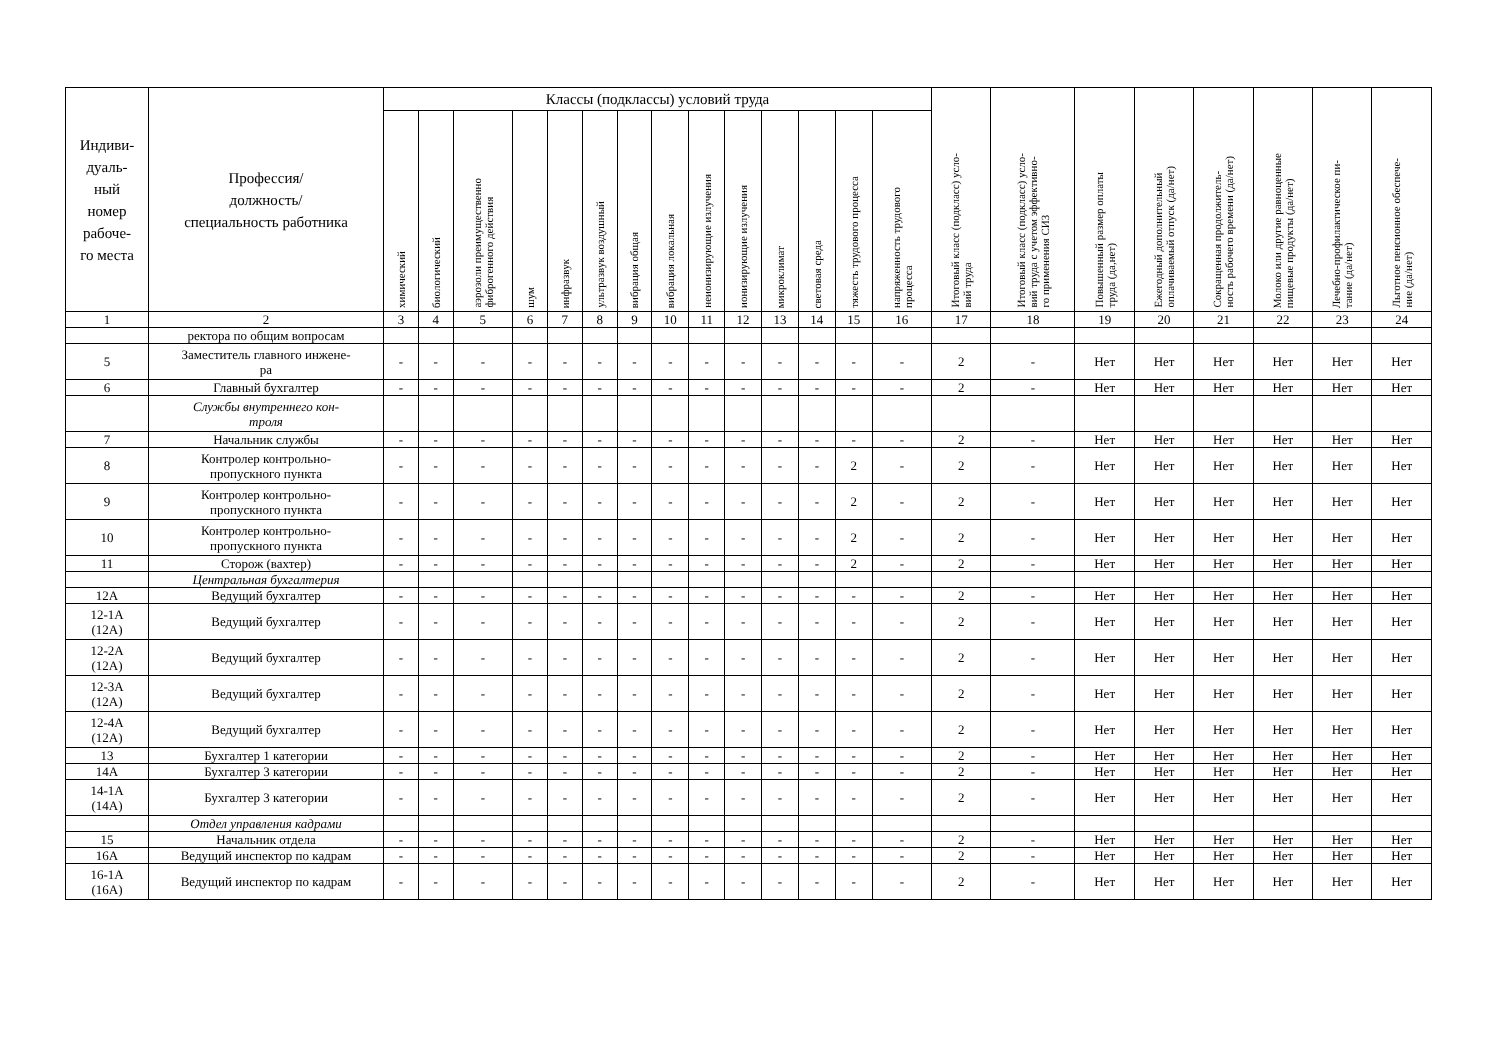| Индиви- дуаль- ный номер рабоче- го места | Профессия/ должность/ специальность работника | Классы (подклассы) условий труда | | | | | | | | | | | | | | Итоговый класс (подкласс) усло- вий труда | Итоговый класс (подкласс) усло- вий труда с учетом эффективно- го применения СИЗ | Повышенный размер оплаты труда (да,нет) | Ежегодный дополнительный оплачиваемый отпуск (да/нет) | Сокращенная продолжитель- ность рабочего времени (да/нет) | Молоко или другие равноценные пищевые продукты (да/нет) | Лечебно-профилактическое пи- тание (да/нет) | Льготное пенсионное обеспече- ние (да/нет) |
| --- | --- | --- | --- | --- | --- | --- | --- | --- | --- | --- | --- | --- | --- | --- | --- | --- | --- | --- | --- | --- | --- | --- | --- |
| | | химический | биологический | аэрозоли преимущественно фиброгенного действия | шум | инфразвук | ультразвук воздушный | вибрация общая | вибрация локальная | неионизирующие излучения | ионизирующие излучения | микроклимат | световая среда | тяжесть трудового процесса | напряженность трудового процесса | | | | | | | | |
| 1 | 2 | 3 | 4 | 5 | 6 | 7 | 8 | 9 | 10 | 11 | 12 | 13 | 14 | 15 | 16 | 17 | 18 | 19 | 20 | 21 | 22 | 23 | 24 |
| | ректора по общим вопросам | | | | | | | | | | | | | | | | | | | | | | |
| 5 | Заместитель главного инжене- ра | - | - | - | - | - | - | - | - | - | - | - | - | - | - | 2 | - | Нет | Нет | Нет | Нет | Нет | Нет |
| 6 | Главный бухгалтер | - | - | - | - | - | - | - | - | - | - | - | - | - | - | 2 | - | Нет | Нет | Нет | Нет | Нет | Нет |
| | Службы внутреннего кон- троля | | | | | | | | | | | | | | | | | | | | | | |
| 7 | Начальник службы | - | - | - | - | - | - | - | - | - | - | - | - | - | - | 2 | - | Нет | Нет | Нет | Нет | Нет | Нет |
| 8 | Контролер контрольно- пропускного пункта | - | - | - | - | - | - | - | - | - | - | - | - | 2 | - | 2 | - | Нет | Нет | Нет | Нет | Нет | Нет |
| 9 | Контролер контрольно- пропускного пункта | - | - | - | - | - | - | - | - | - | - | - | - | 2 | - | 2 | - | Нет | Нет | Нет | Нет | Нет | Нет |
| 10 | Контролер контрольно- пропускного пункта | - | - | - | - | - | - | - | - | - | - | - | - | 2 | - | 2 | - | Нет | Нет | Нет | Нет | Нет | Нет |
| 11 | Сторож (вахтер) | - | - | - | - | - | - | - | - | - | - | - | - | 2 | - | 2 | - | Нет | Нет | Нет | Нет | Нет | Нет |
| | Центральная бухгалтерия | | | | | | | | | | | | | | | | | | | | | | |
| 12А | Ведущий бухгалтер | - | - | - | - | - | - | - | - | - | - | - | - | - | - | 2 | - | Нет | Нет | Нет | Нет | Нет | Нет |
| 12-1А (12А) | Ведущий бухгалтер | - | - | - | - | - | - | - | - | - | - | - | - | - | - | 2 | - | Нет | Нет | Нет | Нет | Нет | Нет |
| 12-2А (12А) | Ведущий бухгалтер | - | - | - | - | - | - | - | - | - | - | - | - | - | - | 2 | - | Нет | Нет | Нет | Нет | Нет | Нет |
| 12-3А (12А) | Ведущий бухгалтер | - | - | - | - | - | - | - | - | - | - | - | - | - | - | 2 | - | Нет | Нет | Нет | Нет | Нет | Нет |
| 12-4А (12А) | Ведущий бухгалтер | - | - | - | - | - | - | - | - | - | - | - | - | - | - | 2 | - | Нет | Нет | Нет | Нет | Нет | Нет |
| 13 | Бухгалтер 1 категории | - | - | - | - | - | - | - | - | - | - | - | - | - | - | 2 | - | Нет | Нет | Нет | Нет | Нет | Нет |
| 14А | Бухгалтер 3 категории | - | - | - | - | - | - | - | - | - | - | - | - | - | - | 2 | - | Нет | Нет | Нет | Нет | Нет | Нет |
| 14-1А (14А) | Бухгалтер 3 категории | - | - | - | - | - | - | - | - | - | - | - | - | - | - | 2 | - | Нет | Нет | Нет | Нет | Нет | Нет |
| | Отдел управления кадрами | | | | | | | | | | | | | | | | | | | | | | |
| 15 | Начальник отдела | - | - | - | - | - | - | - | - | - | - | - | - | - | - | 2 | - | Нет | Нет | Нет | Нет | Нет | Нет |
| 16А | Ведущий инспектор по кадрам | - | - | - | - | - | - | - | - | - | - | - | - | - | - | 2 | - | Нет | Нет | Нет | Нет | Нет | Нет |
| 16-1А (16А) | Ведущий инспектор по кадрам | - | - | - | - | - | - | - | - | - | - | - | - | - | - | 2 | - | Нет | Нет | Нет | Нет | Нет | Нет |